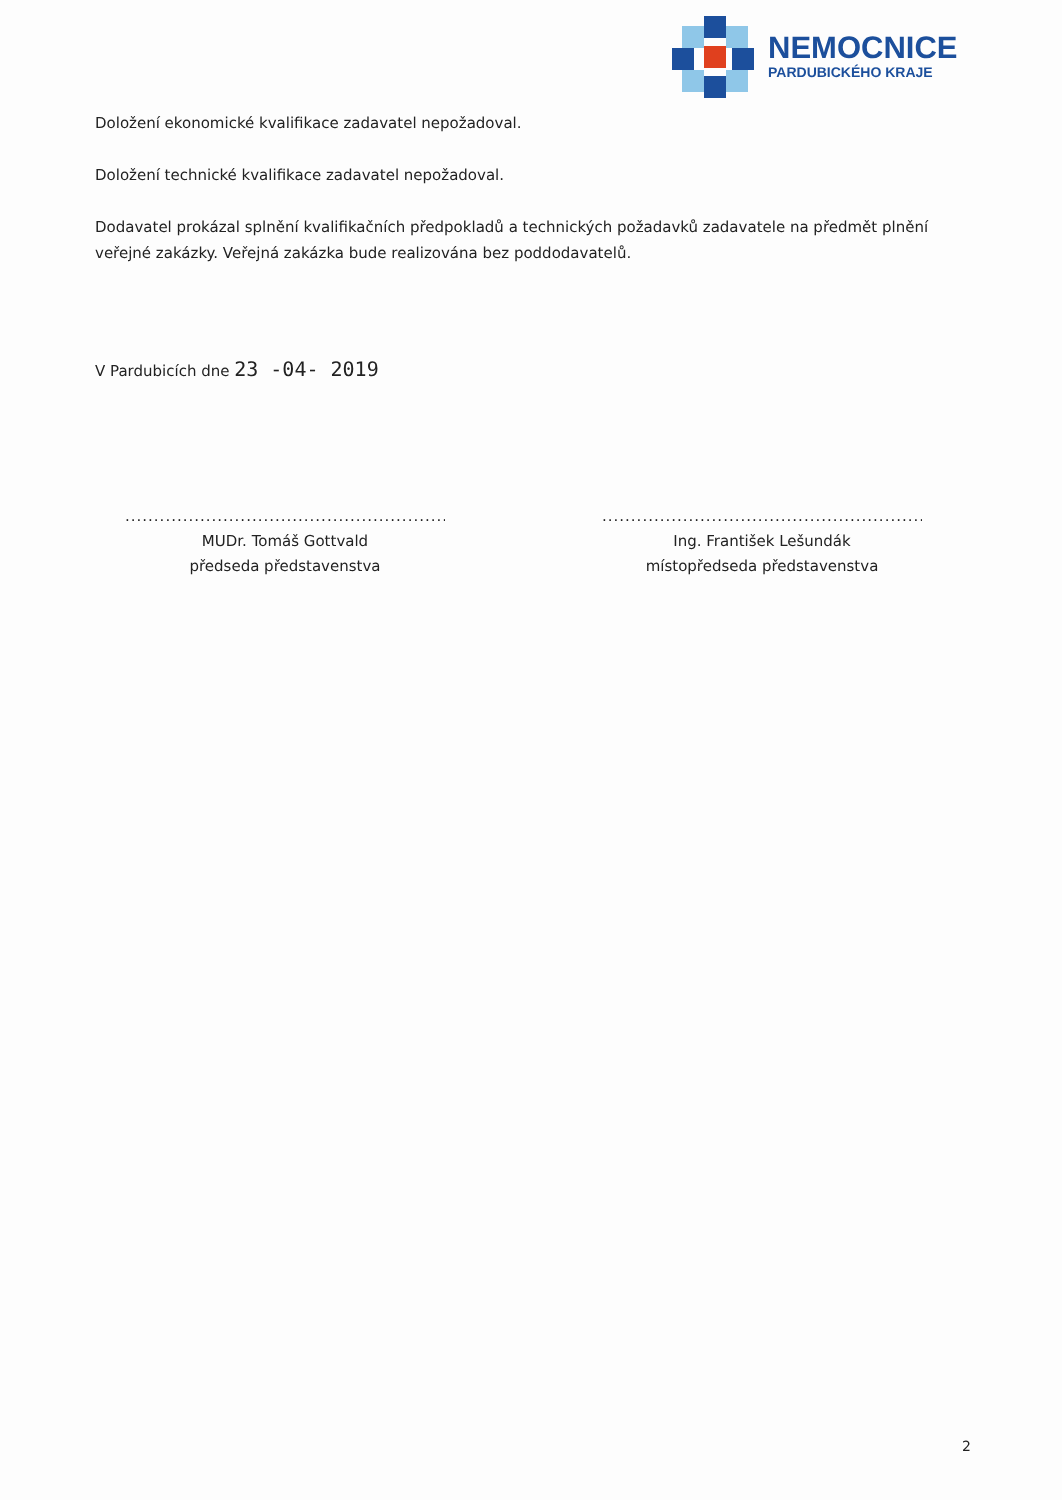NEMOCNICE
PARDUBICKÉHO KRAJE
Doložení ekonomické kvalifikace zadavatel nepožadoval.
Doložení technické kvalifikace zadavatel nepožadoval.
Dodavatel prokázal splnění kvalifikačních předpokladů a technických požadavků zadavatele na předmět plnění veřejné zakázky. Veřejná zakázka bude realizována bez poddodavatelů.
V Pardubicích dne 23 -04- 2019
.........................................................................
MUDr. Tomáš Gottvald
předseda představenstva
.........................................................................
Ing. František Lešundák
místopředseda představenstva
2